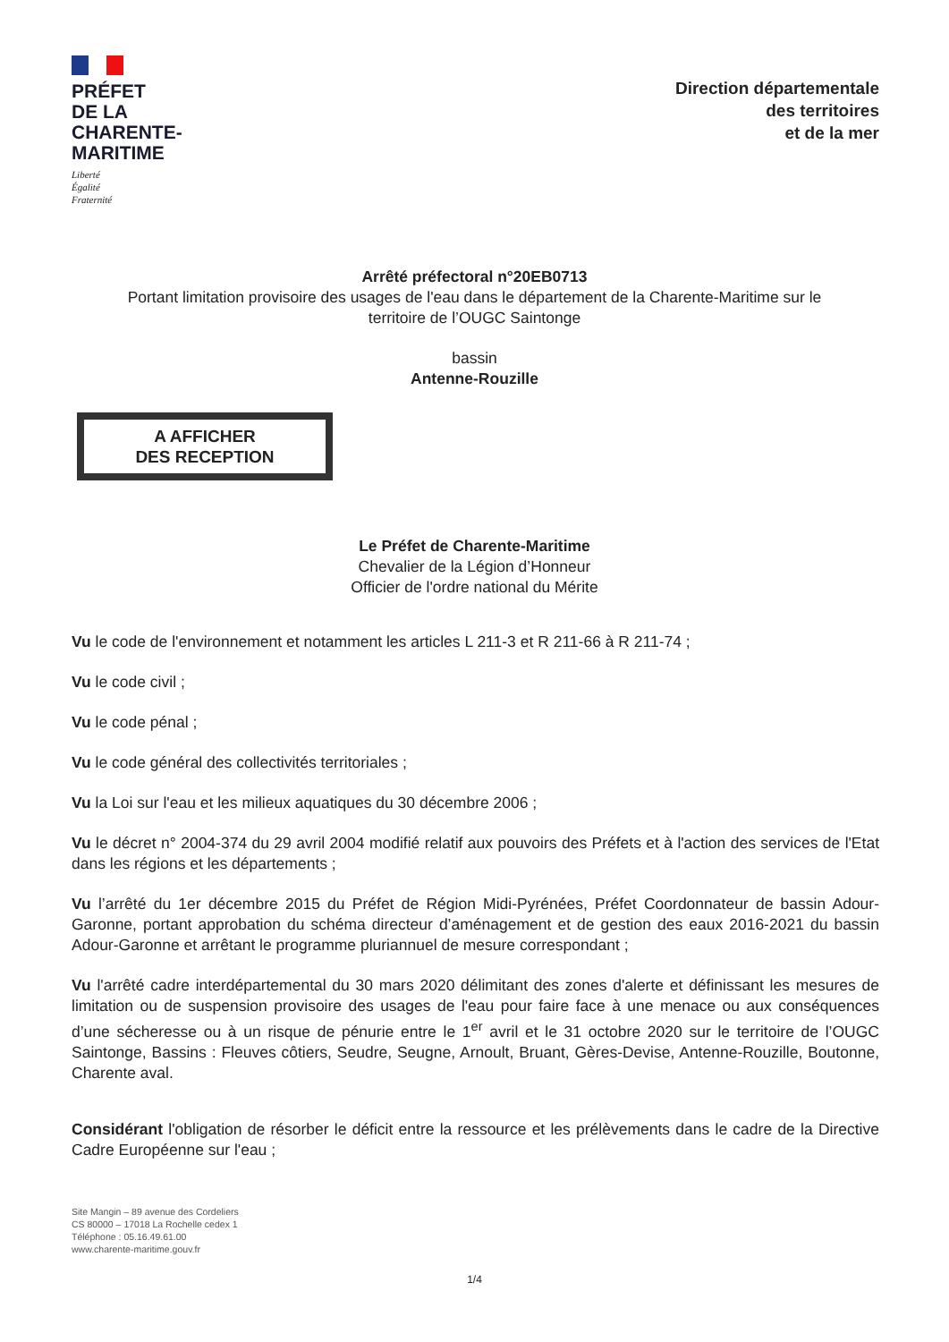PRÉFET
DE LA
CHARENTE-
MARITIME
Liberté
Égalité
Fraternité
Direction départementale
des territoires
et de la mer
Arrêté préfectoral n°20EB0713
Portant limitation provisoire des usages de l'eau dans le département de la Charente-Maritime sur le
territoire de l’OUGC Saintonge
bassin
Antenne-Rouzille
A AFFICHER
DES RECEPTION
Le Préfet de Charente-Maritime
Chevalier de la Légion d’Honneur
Officier de l'ordre national du Mérite
Vu le code de l'environnement et notamment les articles L 211-3 et R 211-66 à R 211-74 ;
Vu le code civil ;
Vu le code pénal ;
Vu le code général des collectivités territoriales ;
Vu la Loi sur l'eau et les milieux aquatiques du 30 décembre 2006 ;
Vu le décret n° 2004-374 du 29 avril 2004 modifié relatif aux pouvoirs des Préfets et à l'action des services de l'Etat dans les régions et les départements ;
Vu l’arrêté du 1er décembre 2015 du Préfet de Région Midi-Pyrénées, Préfet Coordonnateur de bassin Adour-Garonne, portant approbation du schéma directeur d’aménagement et de gestion des eaux 2016-2021 du bassin Adour-Garonne et arrêtant le programme pluriannuel de mesure correspondant ;
Vu l'arrêté cadre interdépartemental du 30 mars 2020 délimitant des zones d'alerte et définissant les mesures de limitation ou de suspension provisoire des usages de l'eau pour faire face à une menace ou aux conséquences d’une sécheresse ou à un risque de pénurie entre le 1<sup>er</sup> avril et le 31 octobre 2020 sur le territoire de l’OUGC Saintonge, Bassins : Fleuves côtiers, Seudre, Seugne, Arnoult, Bruant, Gères-Devise, Antenne-Rouzille, Boutonne, Charente aval.
Considérant l'obligation de résorber le déficit entre la ressource et les prélèvements dans le cadre de la Directive Cadre Européenne sur l'eau ;
Site Mangin – 89 avenue des Cordeliers
CS 80000 – 17018 La Rochelle cedex 1
Téléphone : 05.16.49.61.00
www.charente-maritime.gouv.fr
1/4